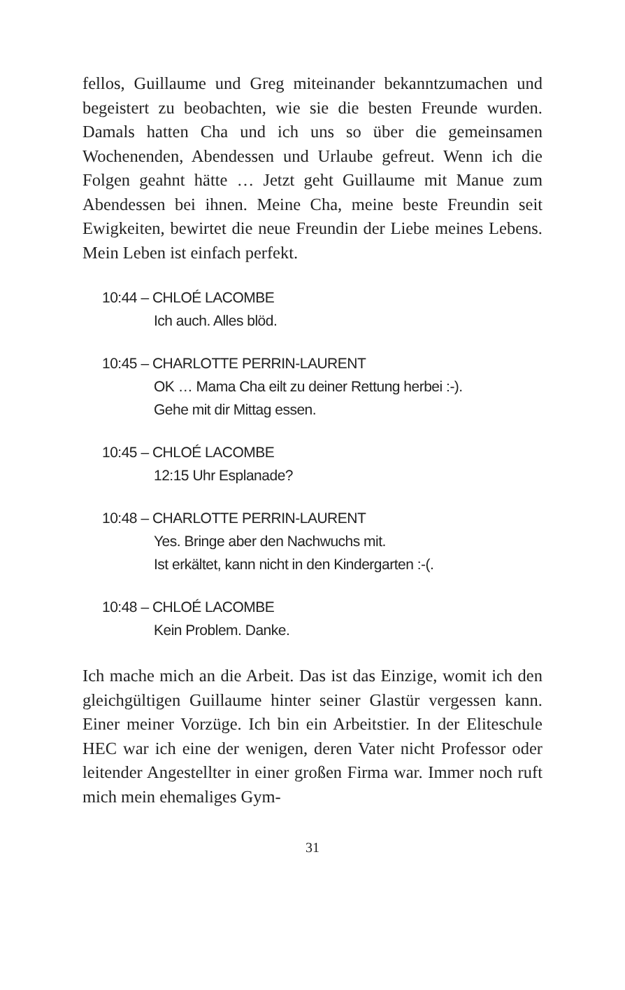fellos, Guillaume und Greg miteinander bekanntzumachen und begeistert zu beobachten, wie sie die besten Freunde wurden. Damals hatten Cha und ich uns so über die gemeinsamen Wochenenden, Abendessen und Urlaube gefreut. Wenn ich die Folgen geahnt hätte … Jetzt geht Guillaume mit Manue zum Abendessen bei ihnen. Meine Cha, meine beste Freundin seit Ewigkeiten, bewirtet die neue Freundin der Liebe meines Lebens. Mein Leben ist einfach perfekt.
10:44 – CHLOÉ LACOMBE
Ich auch. Alles blöd.
10:45 – CHARLOTTE PERRIN-LAURENT
OK … Mama Cha eilt zu deiner Rettung herbei :-).
Gehe mit dir Mittag essen.
10:45 – CHLOÉ LACOMBE
12:15 Uhr Esplanade?
10:48 – CHARLOTTE PERRIN-LAURENT
Yes. Bringe aber den Nachwuchs mit.
Ist erkältet, kann nicht in den Kindergarten :-(.
10:48 – CHLOÉ LACOMBE
Kein Problem. Danke.
Ich mache mich an die Arbeit. Das ist das Einzige, womit ich den gleichgültigen Guillaume hinter seiner Glastür vergessen kann. Einer meiner Vorzüge. Ich bin ein Arbeitstier. In der Eliteschule HEC war ich eine der wenigen, deren Vater nicht Professor oder leitender Angestellter in einer großen Firma war. Immer noch ruft mich mein ehemaliges Gym-
31